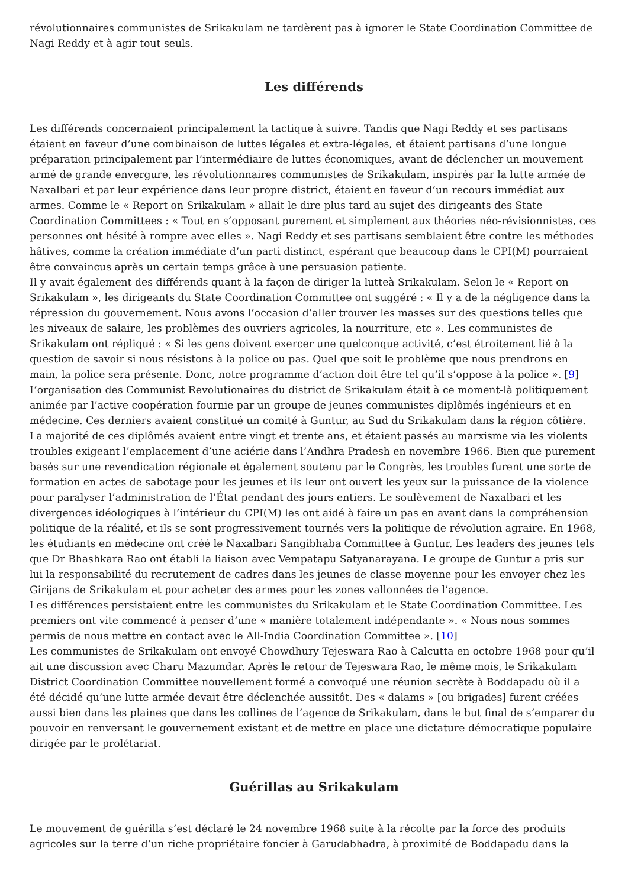révolutionnaires communistes de Srikakulam ne tardèrent pas à ignorer le State Coordination Committee de Nagi Reddy et à agir tout seuls.
Les différends
Les différends concernaient principalement la tactique à suivre. Tandis que Nagi Reddy et ses partisans étaient en faveur d’une combinaison de luttes légales et extra-légales, et étaient partisans d’une longue préparation principalement par l’intermédiaire de luttes économiques, avant de déclencher un mouvement armé de grande envergure, les révolutionnaires communistes de Srikakulam, inspirés par la lutte armée de Naxalbari et par leur expérience dans leur propre district, étaient en faveur d’un recours immédiat aux armes. Comme le « Report on Srikakulam » allait le dire plus tard au sujet des dirigeants des State Coordination Committees : « Tout en s’opposant purement et simplement aux théories néo-révisionnistes, ces personnes ont hésité à rompre avec elles ». Nagi Reddy et ses partisans semblaient être contre les méthodes hâtives, comme la création immédiate d’un parti distinct, espérant que beaucoup dans le CPI(M) pourraient être convaincus après un certain temps grâce à une persuasion patiente.
Il y avait également des différends quant à la façon de diriger la lutteà Srikakulam. Selon le « Report on Srikakulam », les dirigeants du State Coordination Committee ont suggéré : « Il y a de la négligence dans la répression du gouvernement. Nous avons l’occasion d’aller trouver les masses sur des questions telles que les niveaux de salaire, les problèmes des ouvriers agricoles, la nourriture, etc ». Les communistes de Srikakulam ont répliqué : « Si les gens doivent exercer une quelconque activité, c’est étroitement lié à la question de savoir si nous résistons à la police ou pas. Quel que soit le problème que nous prendrons en main, la police sera présente. Donc, notre programme d’action doit être tel qu’il s’oppose à la police ». [9]
L’organisation des Communist Revolutionaires du district de Srikakulam était à ce moment-là politiquement animée par l’active coopération fournie par un groupe de jeunes communistes diplômés ingénieurs et en médecine. Ces derniers avaient constitué un comité à Guntur, au Sud du Srikakulam dans la région côtière. La majorité de ces diplômés avaient entre vingt et trente ans, et étaient passés au marxisme via les violents troubles exigeant l’emplacement d’une aciérie dans l’Andhra Pradesh en novembre 1966. Bien que purement basés sur une revendication régionale et également soutenu par le Congrès, les troubles furent une sorte de formation en actes de sabotage pour les jeunes et ils leur ont ouvert les yeux sur la puissance de la violence pour paralyser l’administration de l’État pendant des jours entiers. Le soulèvement de Naxalbari et les divergences idéologiques à l’intérieur du CPI(M) les ont aidé à faire un pas en avant dans la compréhension politique de la réalité, et ils se sont progressivement tournés vers la politique de révolution agraire. En 1968, les étudiants en médecine ont créé le Naxalbari Sangibhaba Committee à Guntur. Les leaders des jeunes tels que Dr Bhashkara Rao ont établi la liaison avec Vempatapu Satyanarayana. Le groupe de Guntur a pris sur lui la responsabilité du recrutement de cadres dans les jeunes de classe moyenne pour les envoyer chez les Girijans de Srikakulam et pour acheter des armes pour les zones vallonnées de l’agence.
Les différences persistaient entre les communistes du Srikakulam et le State Coordination Committee. Les premiers ont vite commencé à penser d’une « manière totalement indépendante ». « Nous nous sommes permis de nous mettre en contact avec le All-India Coordination Committee ». [10]
Les communistes de Srikakulam ont envoyé Chowdhury Tejeswara Rao à Calcutta en octobre 1968 pour qu’il ait une discussion avec Charu Mazumdar. Après le retour de Tejeswara Rao, le même mois, le Srikakulam District Coordination Committee nouvellement formé a convoqué une réunion secrète à Boddapadu où il a été décidé qu’une lutte armée devait être déclenchée aussitôt. Des « dalams » [ou brigades] furent créées aussi bien dans les plaines que dans les collines de l’agence de Srikakulam, dans le but final de s’emparer du pouvoir en renversant le gouvernement existant et de mettre en place une dictature démocratique populaire dirigée par le prolétariat.
Guérillas au Srikakulam
Le mouvement de guérilla s’est déclaré le 24 novembre 1968 suite à la récolte par la force des produits agricoles sur la terre d’un riche propriétaire foncier à Garudabhadra, à proximité de Boddapadu dans la